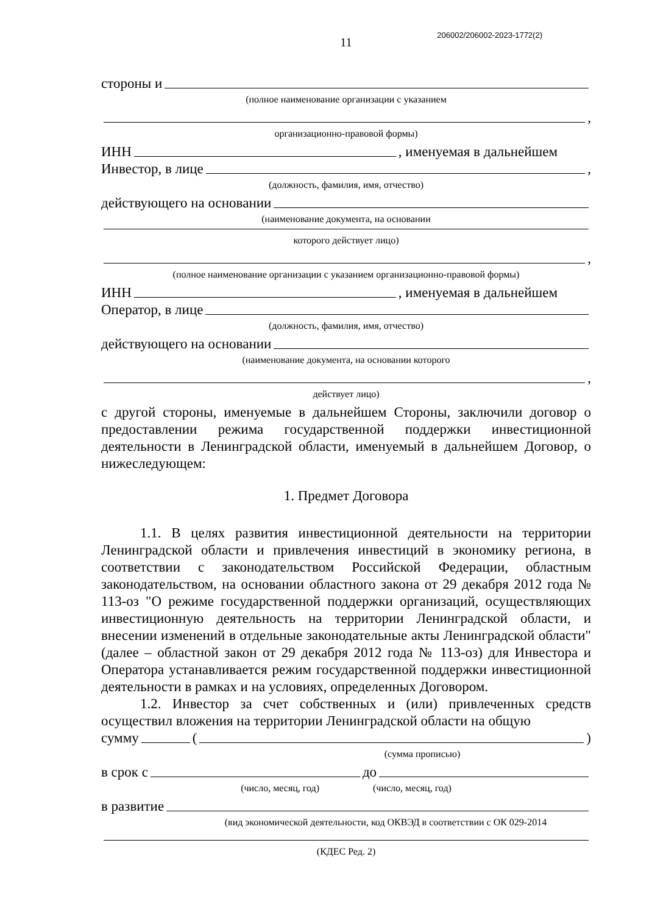206002/206002-2023-1772(2)
11
стороны и
(полное наименование организации с указанием
,
организационно-правовой формы)
ИНН , именуемая в дальнейшем
Инвестор, в лице ,
(должность, фамилия, имя, отчество)
действующего на основании
(наименование документа, на основании
которого действует лицо)
,
(полное наименование организации с указанием организационно-правовой формы)
ИНН , именуемая в дальнейшем
Оператор, в лице
(должность, фамилия, имя, отчество)
действующего на основании
(наименование документа, на основании которого
,
действует лицо)
с другой стороны, именуемые в дальнейшем Стороны, заключили договор о предоставлении режима государственной поддержки инвестиционной деятельности в Ленинградской области, именуемый в дальнейшем Договор, о нижеследующем:
1. Предмет Договора
1.1. В целях развития инвестиционной деятельности на территории Ленинградской области и привлечения инвестиций в экономику региона, в соответствии с законодательством Российской Федерации, областным законодательством, на основании областного закона от 29 декабря 2012 года № 113-оз "О режиме государственной поддержки организаций, осуществляющих инвестиционную деятельность на территории Ленинградской области, и внесении изменений в отдельные законодательные акты Ленинградской области" (далее – областной закон от 29 декабря 2012 года № 113-оз) для Инвестора и Оператора устанавливается режим государственной поддержки инвестиционной деятельности в рамках и на условиях, определенных Договором.
1.2. Инвестор за счет собственных и (или) привлеченных средств осуществил вложения на территории Ленинградской области на общую
сумму ( )
(сумма прописью)
в срок с до
(число, месяц, год) (число, месяц, год)
в развитие
(вид экономической деятельности, код ОКВЭД в соответствии с ОК 029-2014
(КДЕС Ред. 2)